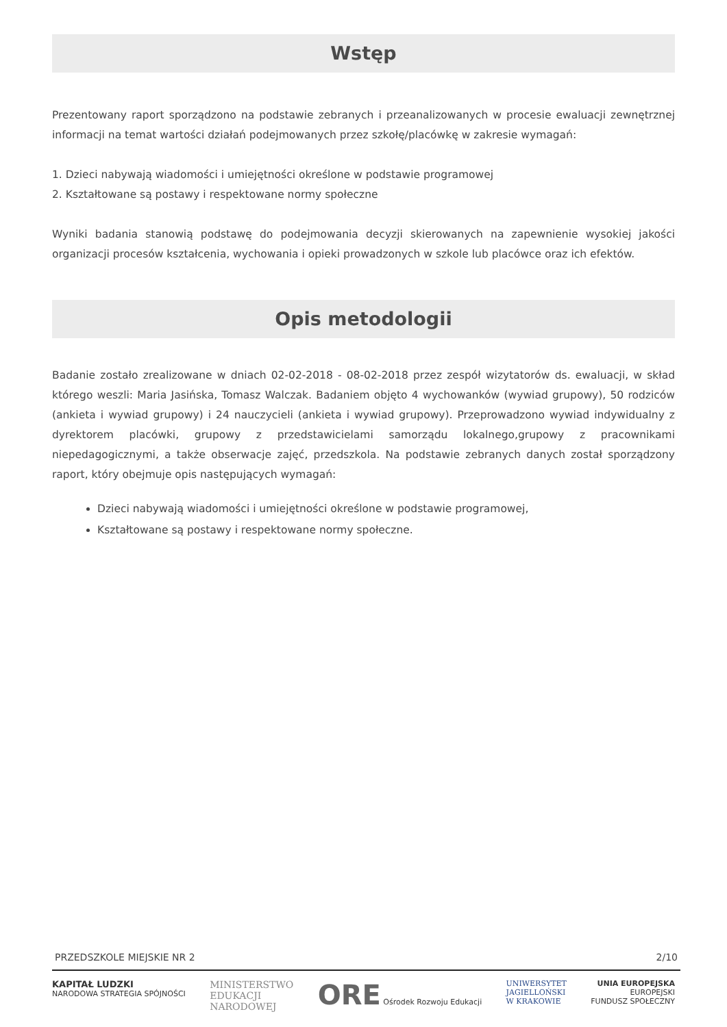Wstęp
Prezentowany raport sporządzono na podstawie zebranych i przeanalizowanych w procesie ewaluacji zewnętrznej informacji na temat wartości działań podejmowanych przez szkołę/placówkę w zakresie wymagań:
1. Dzieci nabywają wiadomości i umiejętności określone w podstawie programowej
2. Kształtowane są postawy i respektowane normy społeczne
Wyniki badania stanowią podstawę do podejmowania decyzji skierowanych na zapewnienie wysokiej jakości organizacji procesów kształcenia, wychowania i opieki prowadzonych w szkole lub placówce oraz ich efektów.
Opis metodologii
Badanie zostało zrealizowane w dniach 02-02-2018 - 08-02-2018 przez zespół wizytatorów ds. ewaluacji, w skład którego weszli: Maria Jasińska, Tomasz Walczak. Badaniem objęto 4 wychowanków (wywiad grupowy), 50 rodziców (ankieta i wywiad grupowy) i 24 nauczycieli (ankieta i wywiad grupowy). Przeprowadzono wywiad indywidualny z dyrektorem placówki, grupowy z przedstawicielami samorządu lokalnego,grupowy z pracownikami niepedagogicznymi, a także obserwacje zajęć, przedszkola. Na podstawie zebranych danych został sporządzony raport, który obejmuje opis następujących wymagań:
Dzieci nabywają wiadomości i umiejętności określone w podstawie programowej,
Kształtowane są postawy i respektowane normy społeczne.
PRZEDSZKOLE MIEJSKIE NR 2 2/10
KAPITAŁ LUDZKI
NARODOWA STRATEGIA SPÓJNOŚCI
MINISTERSTWO
EDUKACJI
NARODOWEJ
ORE Ośrodek Rozwoju Edukacji UNIWERSYTET
JAGIELLOŃSKI
W KRAKOWIE
UNIA EUROPEJSKA
EUROPEJSKI
FUNDUSZ SPOŁECZNY